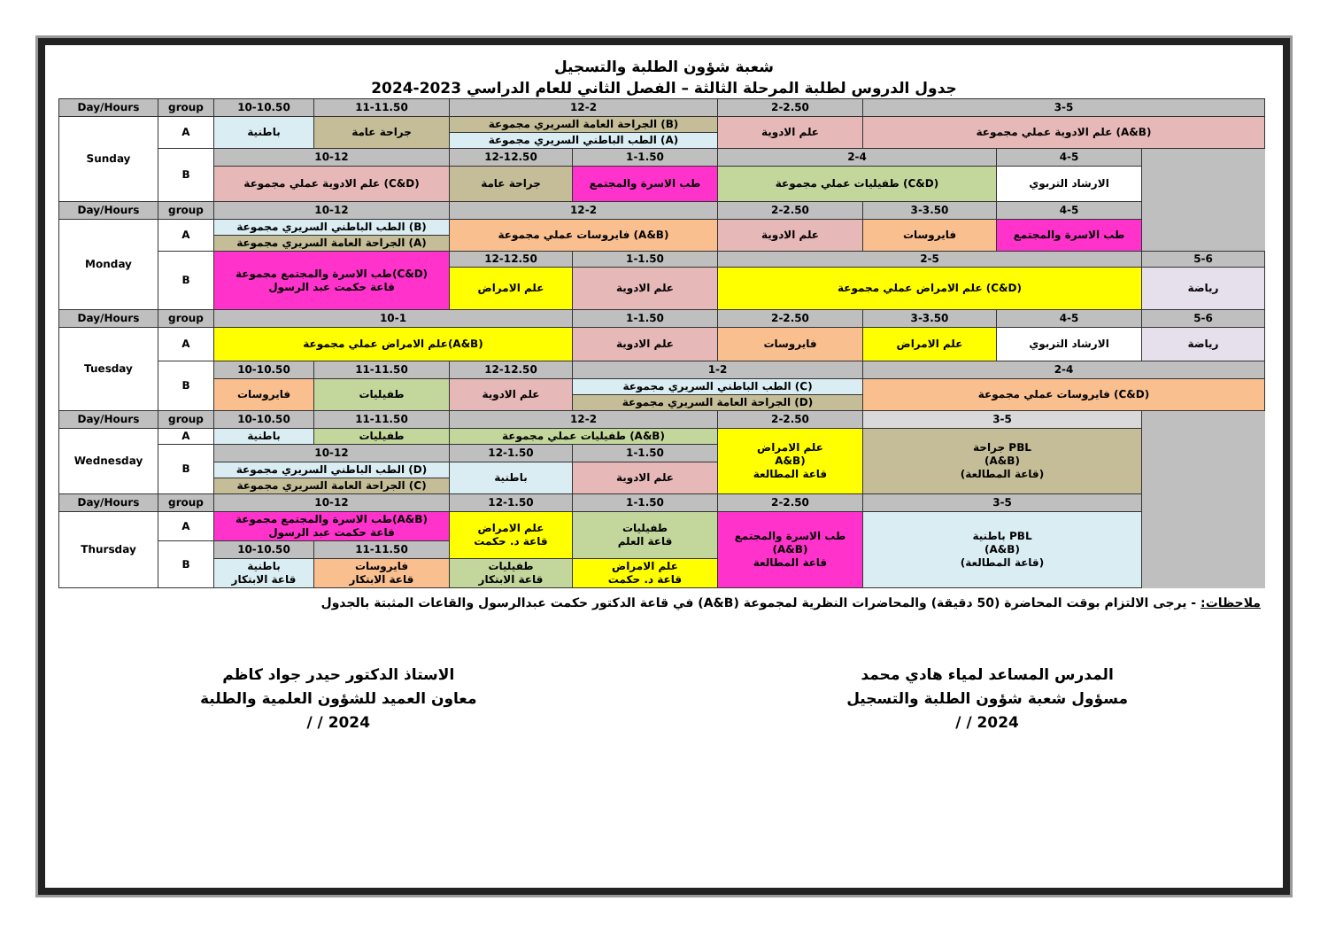شعبة شؤون الطلبة والتسجيل
جدول الدروس لطلبة المرحلة الثالثة – الفصل الثاني للعام الدراسي 2023-2024
| Day/Hours | group | 10-10.50 | 11-11.50 | 12-2 | | 2-2.50 | 3-5 | | |
| Sunday | A | باطنية | جراحة عامة | الجراحة العامة السريري مجموعة (B) | | علم الادوية | علم الادوية عملي مجموعة (A&B) | | |
| | | | | الطب الباطني السريري مجموعة (A) | | | | | |
| | B | 10-12 | | 12-12.50 | 1-1.50 | 2-4 | | 4-5 | |
| | | علم الادوية عملي مجموعة (C&D) | | جراحة عامة | طب الاسرة والمجتمع | طفيليات عملي مجموعة (C&D) | | الارشاد التربوي | |
| Day/Hours | group | 10-12 | | 12-2 | | 2-2.50 | 3-3.50 | 4-5 | |
| Monday | A | الطب الباطني السريري مجموعة (B) | | فايروسات عملي مجموعة (A&B) | | علم الادوية | فايروسات | طب الاسرة والمجتمع | |
| | | الجراحة العامة السريري مجموعة (A) | | | | | | | |
| | B | طب الاسرة والمجتمع مجموعة(C&D) قاعة حكمت عبد الرسول | | 12-12.50 | 1-1.50 | 2-5 | | | 5-6 |
| | | | | علم الامراض | علم الادوية | علم الامراض عملي مجموعة (C&D) | | | رياضة |
| Day/Hours | group | 10-1 | | | 1-1.50 | 2-2.50 | 3-3.50 | 4-5 | 5-6 |
| Tuesday | A | علم الامراض عملي مجموعة(A&B) | | | علم الادوية | فايروسات | علم الامراض | الارشاد التربوي | رياضة |
| | B | 10-10.50 | 11-11.50 | 12-12.50 | 1-2 | | 2-4 | | |
| | | فايروسات | طفيليات | علم الادوية | الطب الباطني السريري مجموعة (C) | | فايروسات عملي مجموعة (C&D) | | |
| | | | | | الجراحة العامة السريري مجموعة (D) | | | | |
| Day/Hours | group | 10-10.50 | 11-11.50 | 12-2 | | 2-2.50 | 3-5 | | |
| Wednesday | A | باطنية | طفيليات | طفيليات عملي مجموعة (A&B) | | علم الامراض A&B) قاعة المطالعة | جراحة PBL (A&B) (قاعة المطالعة) | | |
| | B | 10-12 | | 12-1.50 | 1-1.50 | | | | |
| | | الطب الباطني السريري مجموعة (D) | | باطنية | علم الادوية | | | | |
| | | الجراحة العامة السريري مجموعة (C) | | | | | | | |
| Day/Hours | group | 10-12 | | 12-1.50 | 1-1.50 | 2-2.50 | 3-5 | | |
| Thursday | A | طب الاسرة والمجتمع مجموعة(A&B) قاعة حكمت عبد الرسول | | علم الامراض قاعة د. حكمت | طفيليات قاعة العلم | طب الاسرة والمجتمع (A&B) قاعة المطالعة | باطنية PBL (A&B) (قاعة المطالعة) | | |
| | B | 10-10.50 | 11-11.50 | | | | | | |
| | | باطنية قاعة الابتكار | فايروسات قاعة الابتكار | طفيليات قاعة الابتكار | علم الامراض قاعة د. حكمت | | | | |
ملاحظات: - يرجى الالتزام بوقت المحاضرة (50 دقيقة) والمحاضرات النظرية لمجموعة (A&B) في قاعة الدكتور حكمت عبدالرسول والقاعات المثبتة بالجدول
الاستاذ الدكتور حيدر جواد كاظم
معاون العميد للشؤون العلمية والطلبة
/ / 2024
المدرس المساعد لمياء هادي محمد
مسؤول شعبة شؤون الطلبة والتسجيل
/ / 2024